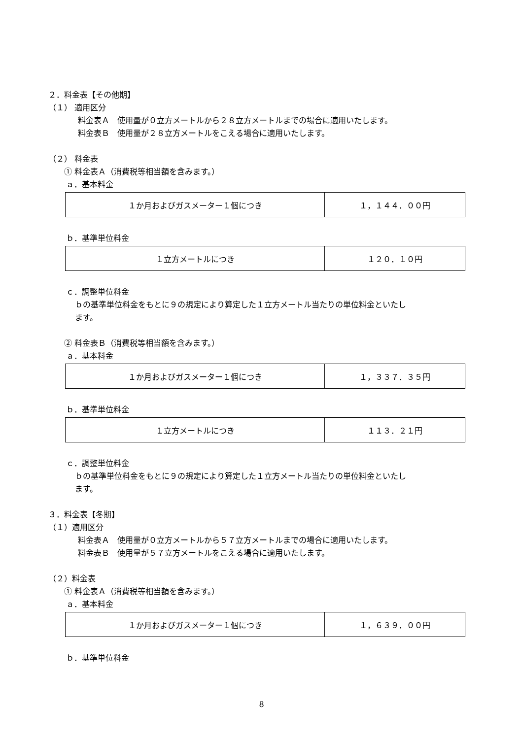２．料金表【その他期】
（１） 適用区分
料金表Ａ　使用量が０立方メートルから２８立方メートルまでの場合に適用いたします。
料金表Ｂ　使用量が２８立方メートルをこえる場合に適用いたします。
（２） 料金表
① 料金表Ａ（消費税等相当額を含みます。）
ａ．基本料金
| １か月およびガスメーター１個につき | １，１４４．００円 |
ｂ．基準単位料金
| １立方メートルにつき | １２０．１０円 |
ｃ．調整単位料金
ｂの基準単位料金をもとに９の規定により算定した１立方メートル当たりの単位料金といたし
ます。
② 料金表Ｂ（消費税等相当額を含みます。）
ａ．基本料金
| １か月およびガスメーター１個につき | １，３３７．３５円 |
ｂ．基準単位料金
| １立方メートルにつき | １１３．２１円 |
ｃ．調整単位料金
ｂの基準単位料金をもとに９の規定により算定した１立方メートル当たりの単位料金といたし
ます。
３．料金表【冬期】
（１）適用区分
料金表Ａ　使用量が０立方メートルから５７立方メートルまでの場合に適用いたします。
料金表Ｂ　使用量が５７立方メートルをこえる場合に適用いたします。
（２）料金表
① 料金表Ａ（消費税等相当額を含みます。）
ａ．基本料金
| １か月およびガスメーター１個につき | １，６３９．００円 |
ｂ．基準単位料金
8